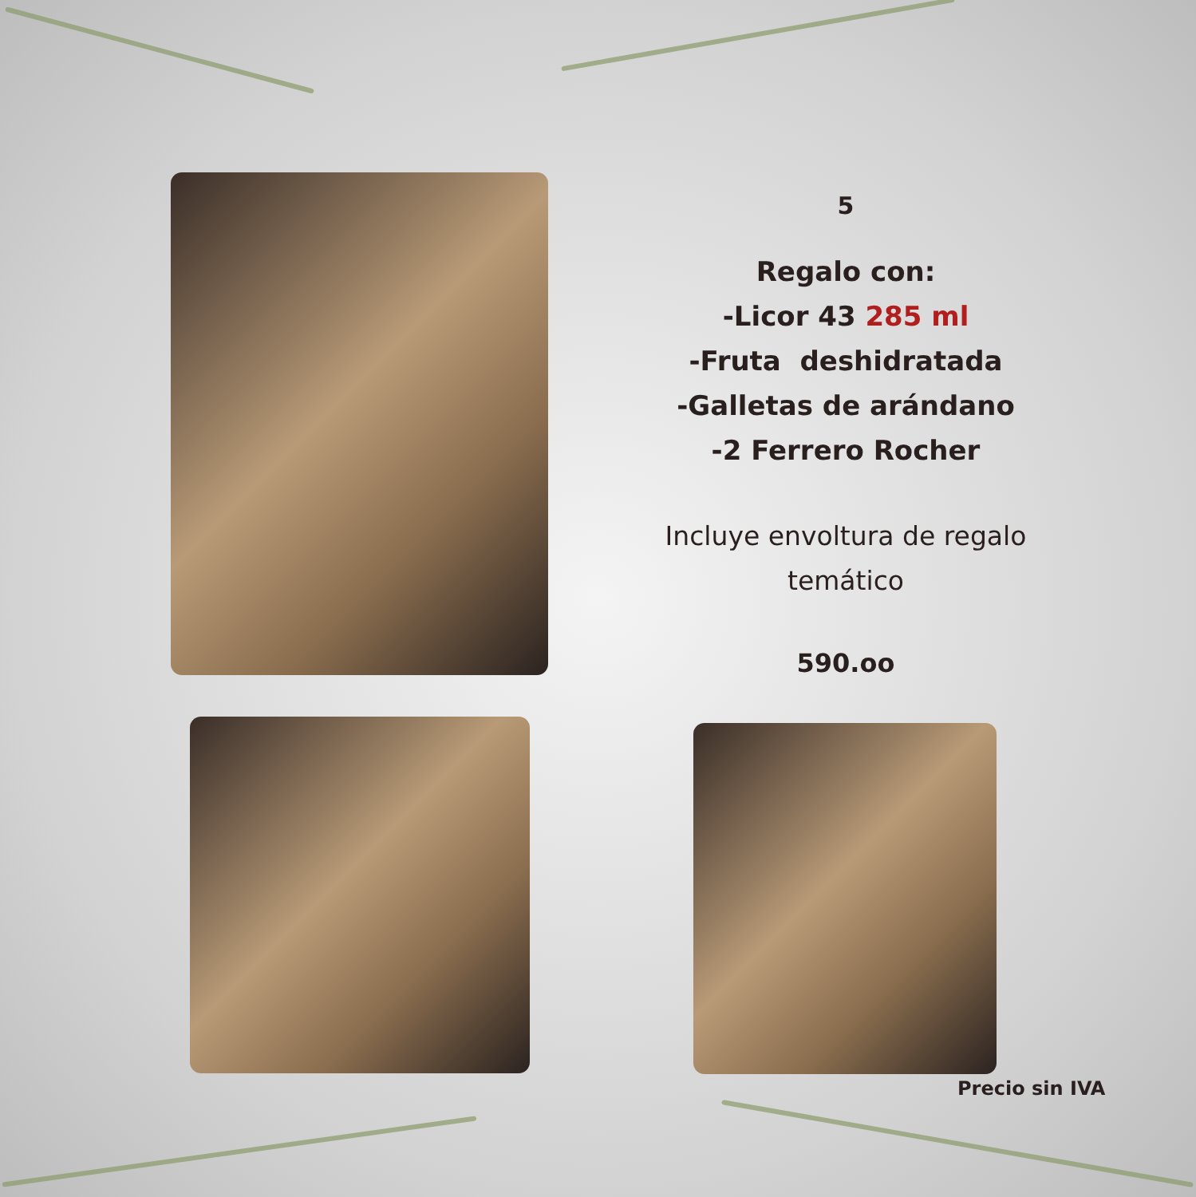5
Regalo con:
-Licor 43 285 ml
-Fruta deshidratada
-Galletas de arándano
-2 Ferrero Rocher
Incluye envoltura de regalo temático
590.oo
Precio sin IVA